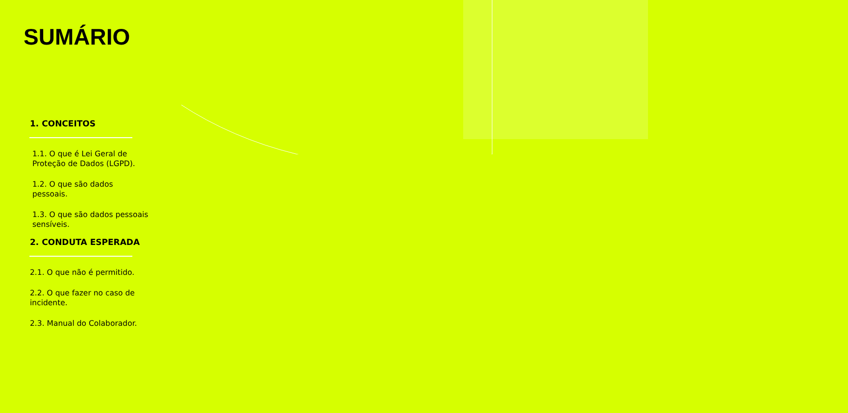SUMÁRIO
1. CONCEITOS
1.1. O que é Lei Geral de Proteção de Dados (LGPD).
1.2. O que são dados pessoais.
1.3. O que são dados pessoais sensíveis.
2. CONDUTA ESPERADA
2.1. O que não é permitido.
2.2. O que fazer no caso de incidente.
2.3. Manual do Colaborador.